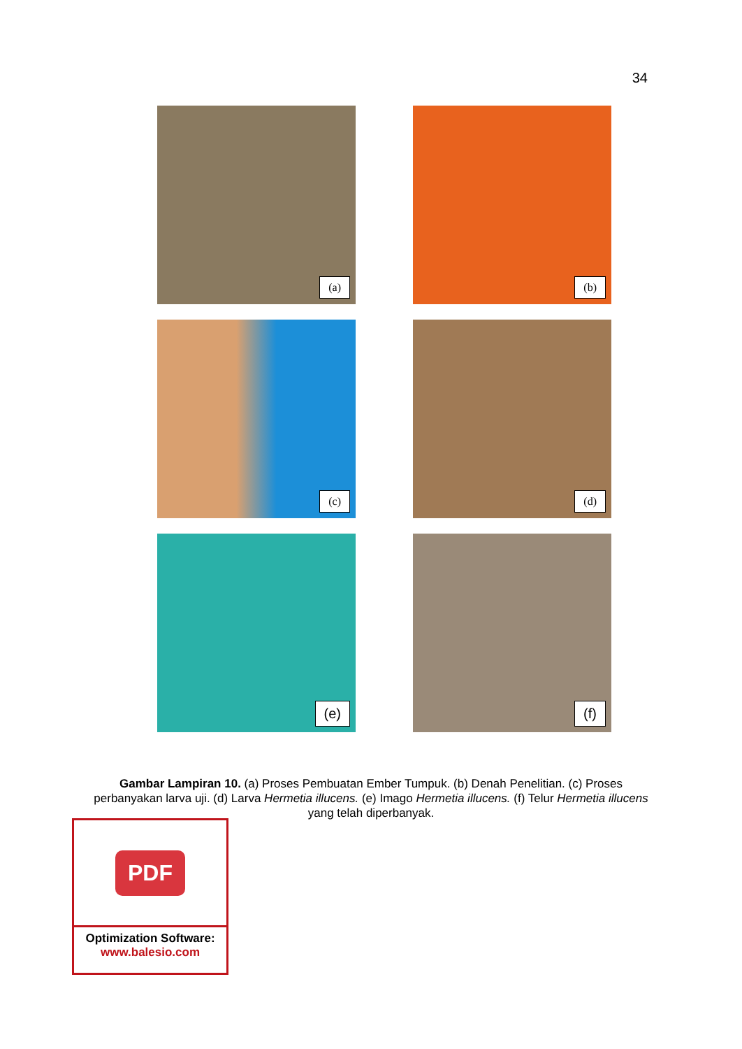34
(a)
(b)
(c)
(d)
(e)
(f)
Gambar Lampiran 10. (a) Proses Pembuatan Ember Tumpuk. (b) Denah Penelitian. (c) Proses perbanyakan larva uji. (d) Larva Hermetia illucens. (e) Imago Hermetia illucens. (f) Telur Hermetia illucens yang telah diperbanyak.
PDF
Optimization Software:
www.balesio.com